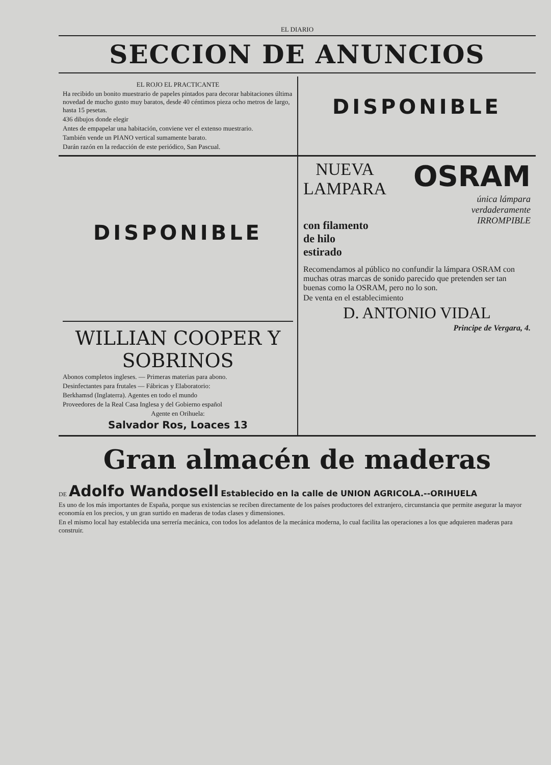EL DIARIO
SECCION DE ANUNCIOS
EL ROJO EL PRACTICANTE
Ha recibido un bonito muestrario de papeles pintados para decorar habitaciones última novedad de mucho gusto muy baratos, desde 40 céntimos pieza ocho metros de largo, hasta 15 pesetas.
436 dibujos donde elegir
Antes de empapelar una habitación, conviene ver el extenso muestrario.
También vende un PIANO vertical sumamente barato.
Darán razón en la redacción de este periódico, San Pascual.
DISPONIBLE
DISPONIBLE
WILLIAN COOPER Y SOBRINOS
Abonos completos ingleses. — Primeras materias para abono.
Desinfectantes para frutales — Fábricas y Elaboratorio:
Berkhamsd (Inglaterra). Agentes en todo el mundo
Proveedores de la Real Casa Inglesa y del Gobierno español
Agente en Orihuela:
Salvador Ros, Loaces 13
NUEVA
LAMPARA
con filamento
de hilo
estirado
OSRAM
única lámpara
verdaderamente
IRROMPIBLE
Recomendamos al público no confundir la lámpara OSRAM con muchas otras marcas de sonido parecido que pretenden ser tan buenas como la OSRAM, pero no lo son.
De venta en el establecimiento
D. ANTONIO VIDAL
Principe de Vergara, 4.
Gran almacén de maderas
DE Adolfo Wandosell Establecido en la calle de UNION AGRICOLA.--ORIHUELA
Es uno de los más importantes de España, porque sus existencias se reciben directamente de los países productores del extranjero, circunstancia que permite asegurar la mayor economía en los precios, y un gran surtido en maderas de todas clases y dimensiones.
En el mismo local hay establecida una serrería mecánica, con todos los adelantos de la mecánica moderna, lo cual facilita las operaciones a los que adquieren maderas para construir.